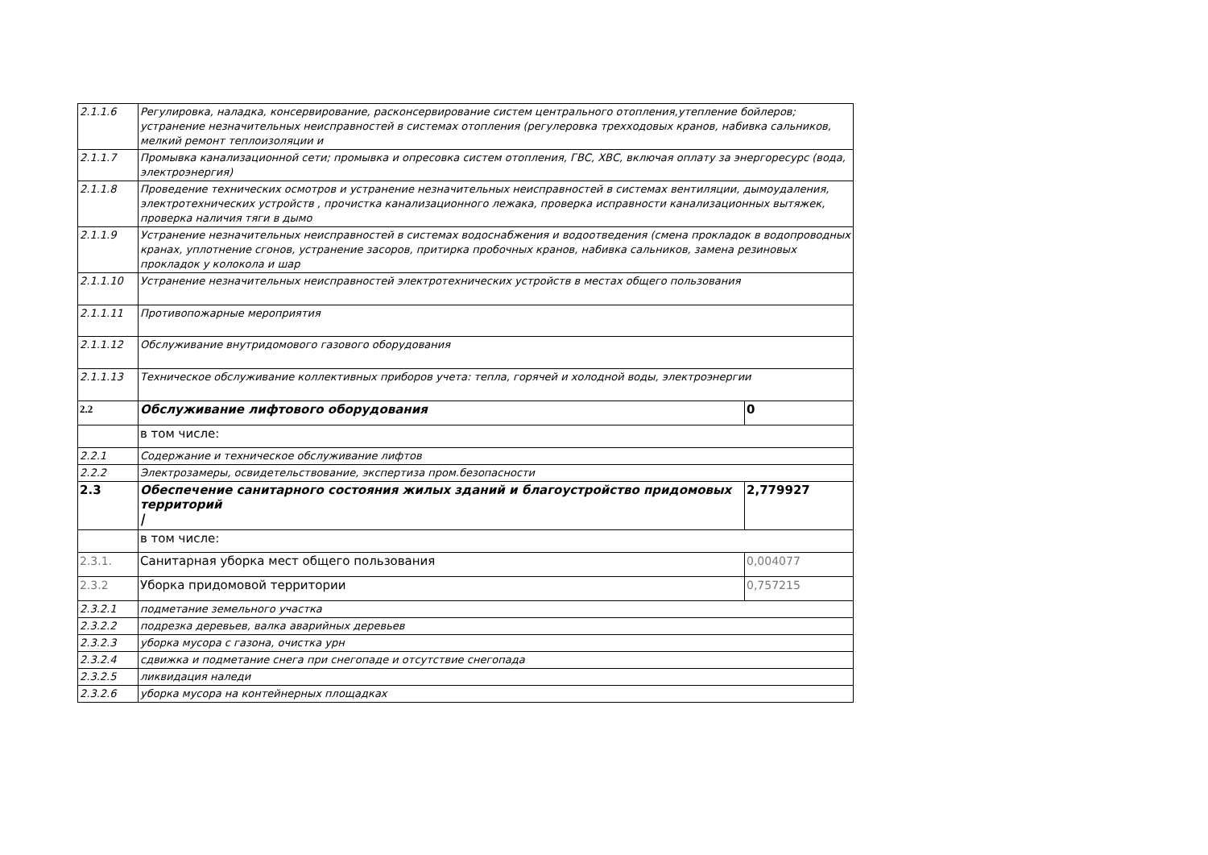| 2.1.1.6 | Регулировка, наладка, консервирование, расконсервирование систем центрального отопления,утепление бойлеров; устранение незначительных неисправностей в системах отопления (регулеровка трехходовых кранов, набивка сальников, мелкий ремонт теплоизоляции и | |
| 2.1.1.7 | Промывка канализационной сети; промывка и опресовка систем отопления, ГВС, ХВС, включая оплату за энергоресурс (вода, электроэнергия) | |
| 2.1.1.8 | Проведение технических осмотров и устранение незначительных неисправностей в системах вентиляции, дымоудаления, электротехнических устройств , прочистка канализационного лежака, проверка исправности канализационных вытяжек, проверка наличия тяги в дымо | |
| 2.1.1.9 | Устранение незначительных неисправностей в системах водоснабжения и водоотведения (смена прокладок в водопроводных кранах, уплотнение сгонов, устранение засоров, притирка пробочных кранов, набивка сальников, замена резиновых прокладок у колокола и шар | |
| 2.1.1.10 | Устранение незначительных неисправностей электротехнических устройств в местах общего пользования | |
| 2.1.1.11 | Противопожарные мероприятия | |
| 2.1.1.12 | Обслуживание внутридомового газового оборудования | |
| 2.1.1.13 | Техническое обслуживание коллективных приборов учета: тепла, горячей и холодной воды, электроэнергии | |
| 2.2 | Обслуживание лифтового оборудования | 0 |
| | в том числе: | |
| 2.2.1 | Содержание и техническое обслуживание лифтов | |
| 2.2.2 | Электрозамеры, освидетельствование, экспертиза пром.безопасности | |
| 2.3 | Обеспечение санитарного состояния жилых зданий и благоустройство придомовых территорий / | 2,779927 |
| | в том числе: | |
| 2.3.1. | Санитарная уборка мест общего пользования | 0,004077 |
| 2.3.2 | Уборка придомовой территории | 0,757215 |
| 2.3.2.1 | подметание земельного участка | |
| 2.3.2.2 | подрезка деревьев, валка аварийных деревьев | |
| 2.3.2.3 | уборка мусора с газона, очистка урн | |
| 2.3.2.4 | сдвижка и подметание снега при снегопаде и отсутствие снегопада | |
| 2.3.2.5 | ликвидация наледи | |
| 2.3.2.6 | уборка мусора на контейнерных площадках | |